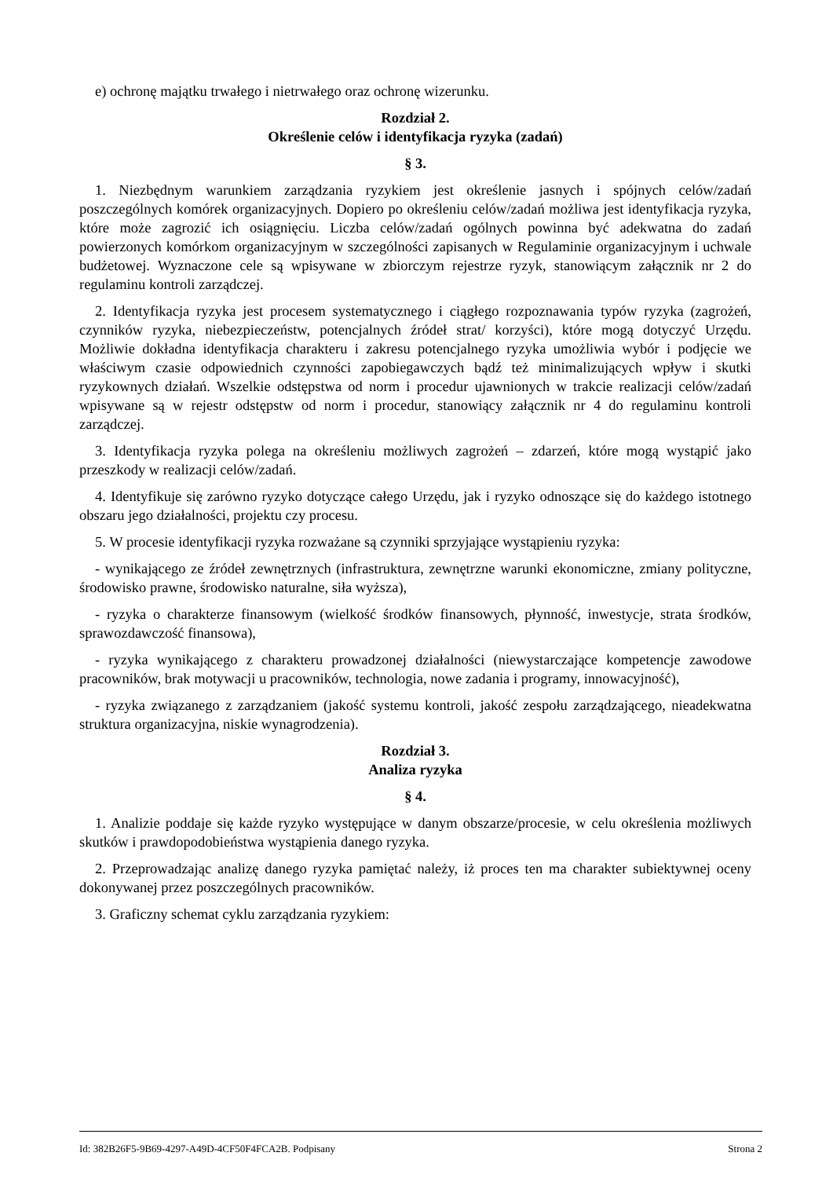e) ochronę majątku trwałego i nietrwałego oraz ochronę wizerunku.
Rozdział 2.
Określenie celów i identyfikacja ryzyka (zadań)
§ 3.
1. Niezbędnym warunkiem zarządzania ryzykiem jest określenie jasnych i spójnych celów/zadań poszczególnych komórek organizacyjnych. Dopiero po określeniu celów/zadań możliwa jest identyfikacja ryzyka, które może zagrozić ich osiągnięciu. Liczba celów/zadań ogólnych powinna być adekwatna do zadań powierzonych komórkom organizacyjnym w szczególności zapisanych w Regulaminie organizacyjnym i uchwale budżetowej. Wyznaczone cele są wpisywane w zbiorczym rejestrze ryzyk, stanowiącym załącznik nr 2 do regulaminu kontroli zarządczej.
2. Identyfikacja ryzyka jest procesem systematycznego i ciągłego rozpoznawania typów ryzyka (zagrożeń, czynników ryzyka, niebezpieczeństw, potencjalnych źródeł strat/ korzyści), które mogą dotyczyć Urzędu. Możliwie dokładna identyfikacja charakteru i zakresu potencjalnego ryzyka umożliwia wybór i podjęcie we właściwym czasie odpowiednich czynności zapobiegawczych bądź też minimalizujących wpływ i skutki ryzykownych działań. Wszelkie odstępstwa od norm i procedur ujawnionych w trakcie realizacji celów/zadań wpisywane są w rejestr odstępstw od norm i procedur, stanowiący załącznik nr 4 do regulaminu kontroli zarządczej.
3. Identyfikacja ryzyka polega na określeniu możliwych zagrożeń – zdarzeń, które mogą wystąpić jako przeszkody w realizacji celów/zadań.
4. Identyfikuje się zarówno ryzyko dotyczące całego Urzędu, jak i ryzyko odnoszące się do każdego istotnego obszaru jego działalności, projektu czy procesu.
5. W procesie identyfikacji ryzyka rozważane są czynniki sprzyjające wystąpieniu ryzyka:
- wynikającego ze źródeł zewnętrznych (infrastruktura, zewnętrzne warunki ekonomiczne, zmiany polityczne, środowisko prawne, środowisko naturalne, siła wyższa),
- ryzyka o charakterze finansowym (wielkość środków finansowych, płynność, inwestycje, strata środków, sprawozdawczość finansowa),
- ryzyka wynikającego z charakteru prowadzonej działalności (niewystarczające kompetencje zawodowe pracowników, brak motywacji u pracowników, technologia, nowe zadania i programy, innowacyjność),
- ryzyka związanego z zarządzaniem (jakość systemu kontroli, jakość zespołu zarządzającego, nieadekwatna struktura organizacyjna, niskie wynagrodzenia).
Rozdział 3.
Analiza ryzyka
§ 4.
1. Analizie poddaje się każde ryzyko występujące w danym obszarze/procesie, w celu określenia możliwych skutków i prawdopodobieństwa wystąpienia danego ryzyka.
2. Przeprowadzając analizę danego ryzyka pamiętać należy, iż proces ten ma charakter subiektywnej oceny dokonywanej przez poszczególnych pracowników.
3. Graficzny schemat cyklu zarządzania ryzykiem:
Id: 382B26F5-9B69-4297-A49D-4CF50F4FCA2B. Podpisany Strona 2